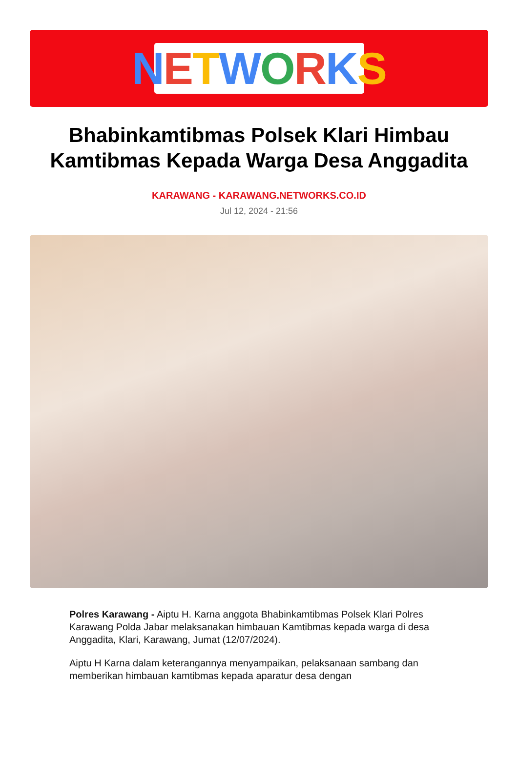NETWORKS
Bhabinkamtibmas Polsek Klari Himbau Kamtibmas Kepada Warga Desa Anggadita
KARAWANG - KARAWANG.NETWORKS.CO.ID
Jul 12, 2024 - 21:56
Polres Karawang - Aiptu H. Karna anggota Bhabinkamtibmas Polsek Klari Polres Karawang Polda Jabar melaksanakan himbauan Kamtibmas kepada warga di desa Anggadita, Klari, Karawang, Jumat (12/07/2024).
Aiptu H Karna dalam keterangannya menyampaikan, pelaksanaan sambang dan memberikan himbauan kamtibmas kepada aparatur desa dengan